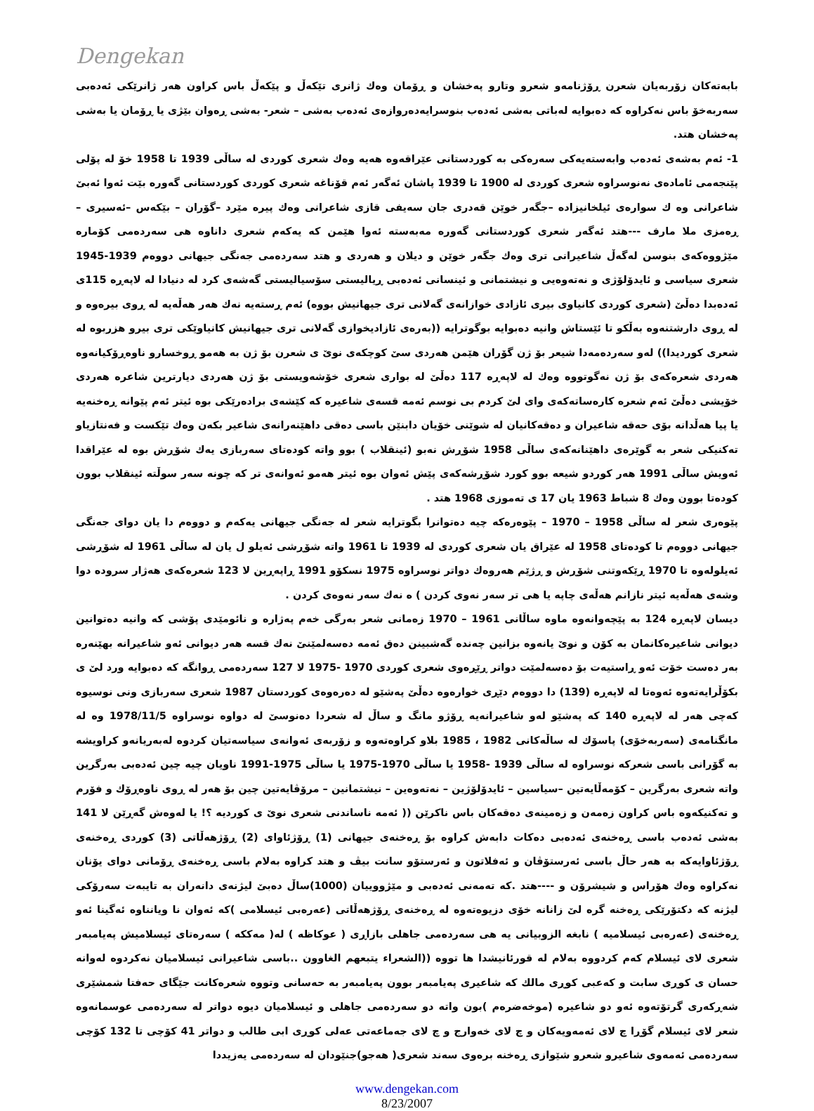Dengekan
بابەتەکان زۆربەیان شعرن ڕۆژنامەو شعرو وتارو پەخشان و ڕۆمان وەك ژانری تێكەڵ و پێكەڵ باس کراون هەر ژانرێکی ئەدەبی سەربەخۆ باس نەکراوە کە دەبوایە لەباتی بەشی ئەدەب بنوسرایەدەروازەی ئەدەب بەشی – شعر- بەشی ڕەوان بێژی یا ڕۆمان یا بەشی پەخشان هتد.
1- ئەم بەشەی ئەدەب وابەستەیەکی سەرەکی بە کوردستانی عێراقەوە هەیە وەك شعری کوردی لە ساڵی 1939 تا 1958 خۆ لە پۆلی پێنجەمی ئامادەی نەنوسراوە شعری کوردی لە 1900 تا 1939 پاشان ئەگەر ئەم قۆناغە شعری کوردی کوردستانی گەورە بێت ئەوا ئەبێ شاعرانی وە ك سوارەی ئیلخانیزادە –جگەر خوێن قەدری جان سەیفی قازی شاعرانی وەك پیرە مێرد –گۆران – بێکەس –ئەسیری –ڕەمزی ملا مارف ---هتد ئەگەر شعری کوردستانی گەورە مەبەستە ئەوا هێمن کە یەکەم شعری داناوە هی سەردەمی کۆمارە مێژووەکەی بنوسن لەگەڵ شاعیرانی تری وەك جگەر خوێن و دیلان و هەردی و هتد سەردەمی جەنگی جیهانی دووەم 1939-1945 شعری سیاسی و ئایدۆلۆژی و نەتەوەیی و نیشتمانی و ئینسانی ئەدەبی ڕیالیستی سۆسیالیستی گەشەی کرد لە دنیادا لە لاپەڕە 115ی ئەدەبدا دەڵێ (شعری کوردی کانیاوی بیری ئازادی خوازانەی گەلانی تری جیهانیش بووە) ئەم ڕستەیە نەك هەر هەڵەیە لە ڕوی بیرەوە و لە ڕوی دارشتنەوە بەڵکو تا ئێستاش وانیە دەبوایە بوگوترایە ((بەرەی ئازادیخوازی گەلانی تری جیهانیش کانیاوێکی تری بیرو هزربوە لە شعری کوردیدا)) لەو سەردەمەدا شیعر بۆ ژن گۆران هێمن هەردی سێ کوچکەی نوێ ی شعرن بۆ ژن بە هەمو ڕوخسارو ناوەڕۆکیانەوە هەردی شعرەکەی بۆ ژن نەگوتووە وەك لە لاپەڕە 117 دەڵێ لە بواری شعری خۆشەویستی بۆ ژن هەردی دیارترین شاعرە هەردی خۆیشی دەڵێ ئەم شعرە کارەساتەکەی وای لێ کردم بی نوسم ئەمە قسەی شاعیرە کە کێشەی برادەرێکی بوە ئیتر ئەم پێوانە ڕەخنەیە یا پیا هەڵدانە بۆی حەقە شاعیران و دەقەکانیان لە شوێنی خۆیان دابنێن باسی دەقی داهێنەرانەی شاعیر بکەن وەك تێکست و فەنتازیاو تەکنیکی شعر بە گوێرەی داهێنانەکەی ساڵی 1958 شۆڕش نەبو (ئینقلاب ) بوو واتە کودەتای سەربازی یەك شۆڕش بوە لە عێراقدا ئەویش ساڵی 1991 هەر کوردو شیعە بوو کورد شۆڕشەکەی پێش ئەوان بوە ئیتر هەمو ئەوانەی تر کە چونە سەر سوڵتە ئینقلاب بوون کودەتا بوون وەك 8 شباط 1963 یان 17 ی تەموزی 1968 هتد .
پێوەری شعر لە ساڵی 1958 – 1970 – پێوەرەکە چیە دەتوانرا بگوترایە شعر لە جەنگی جیهانی یەکەم و دووەم دا یان دوای جەنگی جیهانی دووەم تا کودەتای 1958 لە عێراق یان شعری کوردی لە 1939 تا 1961 واتە شۆڕشی ئەیلو ل یان لە ساڵی 1961 لە شۆڕشی ئەیلولەوە تا 1970 ڕێکەوتنی شۆڕش و ڕژێم هەروەك دواتر نوسراوە 1975 نسكۆو 1991 ڕاپەڕین لا 123 شعرەکەی هەژار سرودە دوا وشەی هەڵەیە ئیتر نازانم هەڵەی چاپە یا هی تر سەر نەوی کردن ) ە نەك سەر نەوەی کردن .
دیسان لاپەڕە 124 بە پێچەوانەوە ماوە ساڵانی 1961 – 1970 زەمانی شعر بەرگی خەم پەژارە و نائومێدی پۆشی کە وانیە دەتوانین دیوانی شاعیرەکانمان بە کۆن و نوێ یانەوە بزانین چەندە گەشبینن دەق ئەمە دەسەلمێنێ نەك قسە هەر دیوانی ئەو شاعیرانە بهێنەرە بەر دەست خۆت ئەو ڕاستیەت بۆ دەسەلمێت دواتر ڕێڕەوی شعری کوردی 1970 -1975 لا 127 سەردەمی ڕوانگە کە دەبوایە ورد لێ ی بکۆڵرایەتەوە ئەوەتا لە لاپەڕە (139) دا دووەم دێڕی خوارەوە دەڵێ پەشێو لە دەرەوەی کوردستان 1987 شعری سەربازی ونی نوسیوە کەچی هەر لە لاپەڕە 140 کە پەشێو لەو شاعیرانەیە ڕۆژو مانگ و ساڵ لە شعردا دەنوسێ لە دواوە نوسراوە 1978/11/5 وە لە مانگنامەی (سەربەخۆی) پاسۆك لە ساڵەکانی 1982 ، 1985 بلاو کراوەتەوە و زۆربەی ئەوانەی سیاسەتیان کردوە لەبەریانەو کراویشە بە گۆرانی باسی شعرکە نوسراوە لە ساڵی 1939 -1958 یا ساڵی 1970-1975 یا ساڵی 1975-1991 ناویان چیە چین ئەدەبی بەرگرین واتە شعری بەرگرین – کۆمەڵایەتین –سیاسین – ئایدۆلۆژین – نەتەوەین – نیشتمانین – مرۆڤایەتین چین بۆ هەر لە ڕوی ناوەڕۆك و فۆرم و تەکنیکەوە باس کراون زەمەن و زەمینەی دەقەکان باس ناکرێن (( ئەمە ناساندنی شعری نوێ ی کوردیە ؟! یا لەوەش گەڕێن لا 141 بەشی ئەدەب باسی ڕەخنەی ئەدەبی دەکات دابەش کراوە بۆ ڕەخنەی جیهانی (1) ڕۆژئاوای (2) ڕۆژهەڵاتی (3) کوردی ڕەخنەی ڕۆژئاوایەکە بە هەر حاڵ باسی ئەرستۆڤان و ئەفلاتون و ئەرستۆو سانت بیڤ و هتد کراوە بەلام باسی ڕەخنەی ڕۆمانی دوای یۆنان نەکراوە وەك هۆراس و شیشرۆن و ----هتد .کە تەمەنی ئەدەبی و مێژووییان (1000)ساڵ دەبێ لیژنەی دانەران بە تایبەت سەرۆکی لیژنە کە دکتۆرێکی ڕەخنە گرە لێ زانانە خۆی دزیوەتەوە لە ڕەخنەی ڕۆژهەڵاتی (عەرەبی ئیسلامی )کە ئەوان نا ویانناوە ئەگینا ئەو ڕەخنەی (عەرەبی ئیسلامیە ) نابغە الزوبیانی یە هی سەردەمی جاهلی بازاڕی ( عوکاظە ) لە( مەککە ) سەرەتای ئیسلامیش پەیامبەر شعری لای ئیسلام کەم کردووە بەلام لە قورئانیشدا ها تووە ((الشعراء یتبعهم الغاوون ..باسی شاعیرانی ئیسلامیان نەکردوە لەوانە حسان ی کوڕی سابت و کەعبی کوڕی مالك کە شاعیری پەیامبەر بوون پەیامبەر بە حەسانی وتووە شعرەکانت جێگای حەفتا شمشێری شەڕکەری گرتۆتەوە ئەو دو شاعیرە (موخەضرەم )بون واتە دو سەردەمی جاهلی و ئیسلامیان دیوە دواتر لە سەردەمی عوسمانەوە شعر لای ئیسلام گۆڕا چ لای ئەمەویەکان و چ لای خەوارج و چ لای جەماعەتی عەلی کوڕی ابی طالب و دواتر 41 کۆچی تا 132 کۆچی سەردەمی ئەمەوی شاعیرو شعرو شێوازی ڕەخنە برەوی سەند شعری( هەجو)جنێودان لە سەردەمی یەزیددا
www.dengekan.com
8/23/2007